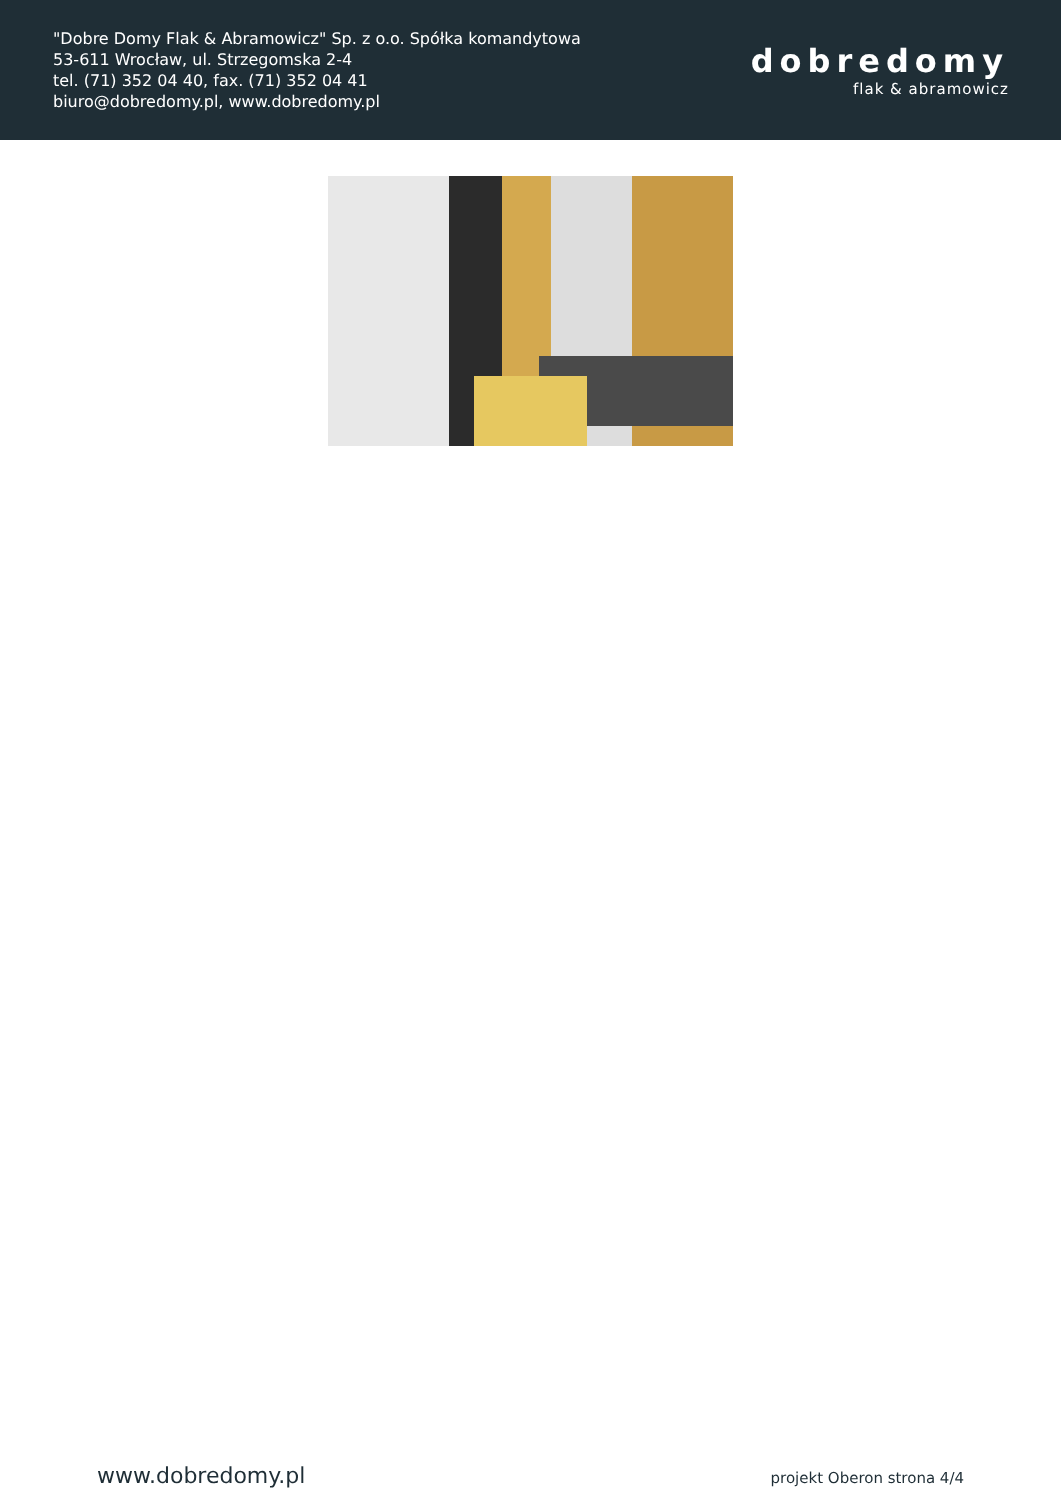"Dobre Domy Flak & Abramowicz" Sp. z o.o. Spółka komandytowa
53-611 Wrocław, ul. Strzegomska 2-4
tel. (71) 352 04 40, fax. (71) 352 04 41
biuro@dobredomy.pl, www.dobredomy.pl
dobredomy
flak & abramowicz
www.dobredomy.pl projekt Oberon strona 4/4